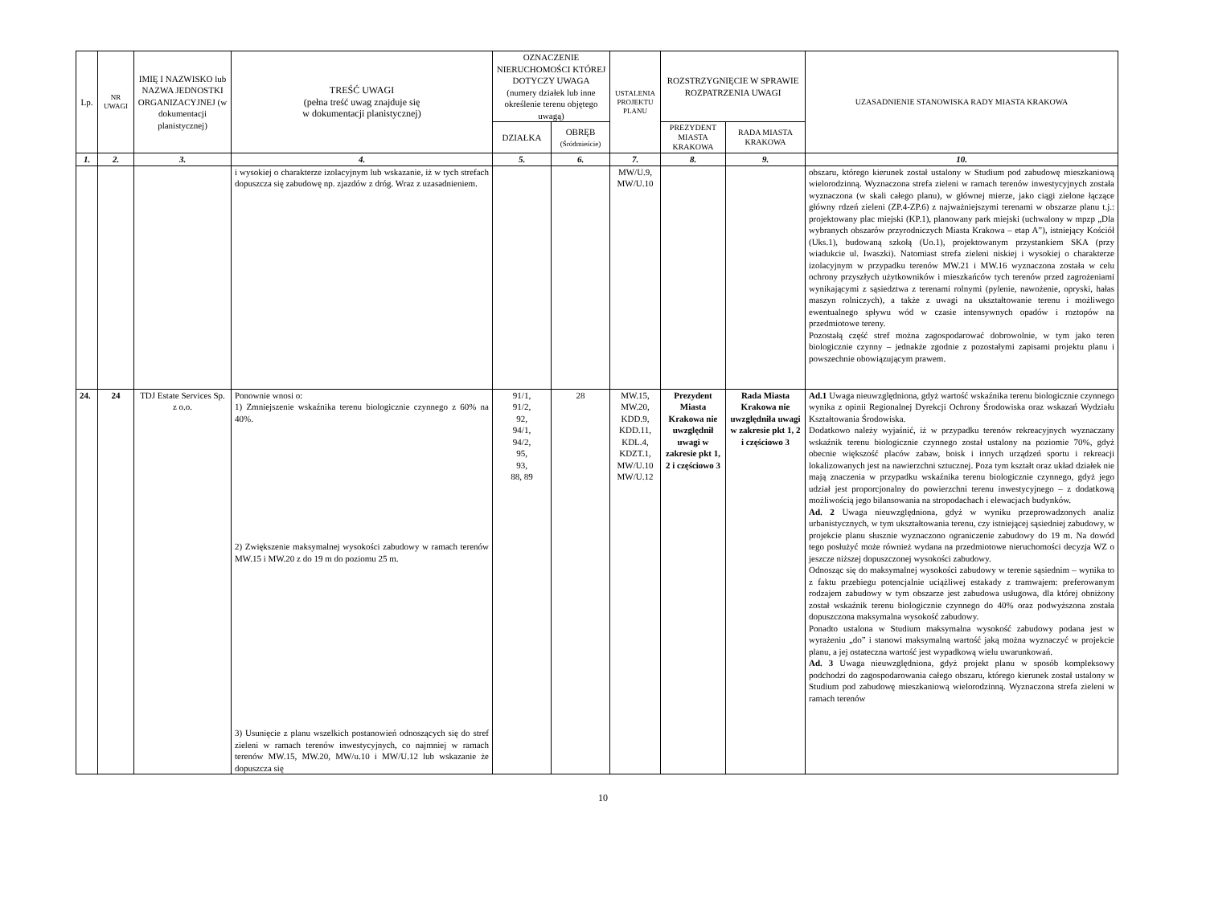| Lp. | NR UWAGI | IMIĘ I NAZWISKO lub NAZWA JEDNOSTKI ORGANIZACYJNEJ (w dokumentacji planistycznej) | TREŚĆ UWAGI (pełna treść uwag znajduje się w dokumentacji planistycznej) | OZNACZENIE NIERUCHOMOŚCI KTÓREJ DOTYCZY UWAGA (numery działek lub inne określenie terenu objętego uwagą) | | USTALENIA PROJEKTU PLANU | ROZSTRZYGNIĘCIE W SPRAWIE ROZPATRZENIA UWAGI | | UZASADNIENIE STANOWISKA RADY MIASTA KRAKOWA |
| --- | --- | --- | --- | --- | --- | --- | --- | --- | --- |
| | | | | DZIAŁKA | OBRĘB (Śródmieście) | | PREZYDENT MIASTA KRAKOWA | RADA MIASTA KRAKOWA | |
| 1. | 2. | 3. | 4. | 5. | 6. | 7. | 8. | 9. | 10. |
| | | | i wysokiej o charakterze izolacyjnym lub wskazanie, iż w tych strefach dopuszcza się zabudowę np. zjazdów z dróg. Wraz z uzasadnieniem. | | | MW/U.9, MW/U.10 | | | obszaru, którego kierunek został ustalony w Studium pod zabudowę mieszkaniową wielorodzinną. Wyznaczona strefa zieleni w ramach terenów inwestycyjnych została wyznaczona (w skali całego planu), w głównej mierze, jako ciągi zielone łączące główny rdzeń zieleni (ZP.4-ZP.6) z najważniejszymi terenami w obszarze planu t.j.: projektowany plac miejski (KP.1), planowany park miejski (uchwalony w mpzp „Dla wybranych obszarów przyrodniczych Miasta Krakowa – etap A”), istniejący Kościół (Uks.1), budowaną szkołą (Uo.1), projektowanym przystankiem SKA (przy wiadukcie ul. Iwaszki). Natomiast strefa zieleni niskiej i wysokiej o charakterze izolacyjnym w przypadku terenów MW.21 i MW.16 wyznaczona została w celu ochrony przyszłych użytkowników i mieszkańców tych terenów przed zagrożeniami wynikającymi z sąsiedztwa z terenami rolnymi (pylenie, nawożenie, opryski, hałas maszyn rolniczych), a także z uwagi na ukształtowanie terenu i możliwego ewentualnego spływu wód w czasie intensywnych opadów i roztopów na przedmiotowe tereny. Pozostałą część stref można zagospodarować dobrowolnie, w tym jako teren biologicznie czynny – jednakże zgodnie z pozostałymi zapisami projektu planu i powszechnie obowiązującym prawem. |
| 24. | 24 | TDJ Estate Services Sp. z o.o. | Ponownie wnosi o: 1) Zmniejszenie wskaźnika terenu biologicznie czynnego z 60% na 40%. 2) Zwiększenie maksymalnej wysokości zabudowy w ramach terenów MW.15 i MW.20 z do 19 m do poziomu 25 m. 3) Usunięcie z planu wszelkich postanowień odnoszących się do stref zieleni w ramach terenów inwestycyjnych, co najmniej w ramach terenów MW.15, MW.20, MW/u.10 i MW/U.12 lub wskazanie że dopuszcza się | 91/1, 91/2, 92, 94/1, 94/2, 95, 93, 88, 89 | 28 | MW.15, MW.20, KDD.9, KDD.11, KDL.4, KDZT.1, MW/U.10 MW/U.12 | Prezydent Miasta Krakowa nie uwzględnił uwagi w zakresie pkt 1, 2 i częściowo 3 | Rada Miasta Krakowa nie uwzględniła uwagi w zakresie pkt 1, 2 i częściowo 3 | Ad.1 Uwaga nieuwzględniona, gdyż wartość wskaźnika terenu biologicznie czynnego wynika z opinii Regionalnej Dyrekcji Ochrony Środowiska oraz wskazań Wydziału Kształtowania Środowiska. Dodatkowo należy wyjaśnić, iż w przypadku terenów rekreacyjnych wyznaczany wskaźnik terenu biologicznie czynnego został ustalony na poziomie 70%, gdyż obecnie większość placów zabaw, boisk i innych urządzeń sportu i rekreacji lokalizowanych jest na nawierzchni sztucznej. Poza tym kształt oraz układ działek nie mają znaczenia w przypadku wskaźnika terenu biologicznie czynnego, gdyż jego udział jest proporcjonalny do powierzchni terenu inwestycyjnego – z dodatkową możliwością jego bilansowania na stropodachach i elewacjach budynków. Ad. 2 Uwaga nieuwzględniona, gdyż w wyniku przeprowadzonych analiz urbanistycznych, w tym ukształtowania terenu, czy istniejącej sąsiedniej zabudowy, w projekcie planu słusznie wyznaczono ograniczenie zabudowy do 19 m. Na dowód tego posłużyć może również wydana na przedmiotowe nieruchomości decyzja WZ o jeszcze niższej dopuszczonej wysokości zabudowy. Odnosząc się do maksymalnej wysokości zabudowy w terenie sąsiednim – wynika to z faktu przebiegu potencjalnie uciążliwej estakady z tramwajem: preferowanym rodzajem zabudowy w tym obszarze jest zabudowa usługowa, dla której obniżony został wskaźnik terenu biologicznie czynnego do 40% oraz podwyższona została dopuszczona maksymalna wysokość zabudowy. Ponadto ustalona w Studium maksymalna wysokość zabudowy podana jest w wyrażeniu „do” i stanowi maksymalną wartość jaką można wyznaczyć w projekcie planu, a jej ostateczna wartość jest wypadkową wielu uwarunkowań. Ad. 3 Uwaga nieuwzględniona, gdyż projekt planu w sposób kompleksowy podchodzi do zagospodarowania całego obszaru, którego kierunek został ustalony w Studium pod zabudowę mieszkaniową wielorodzinną. Wyznaczona strefa zieleni w ramach terenów |
10